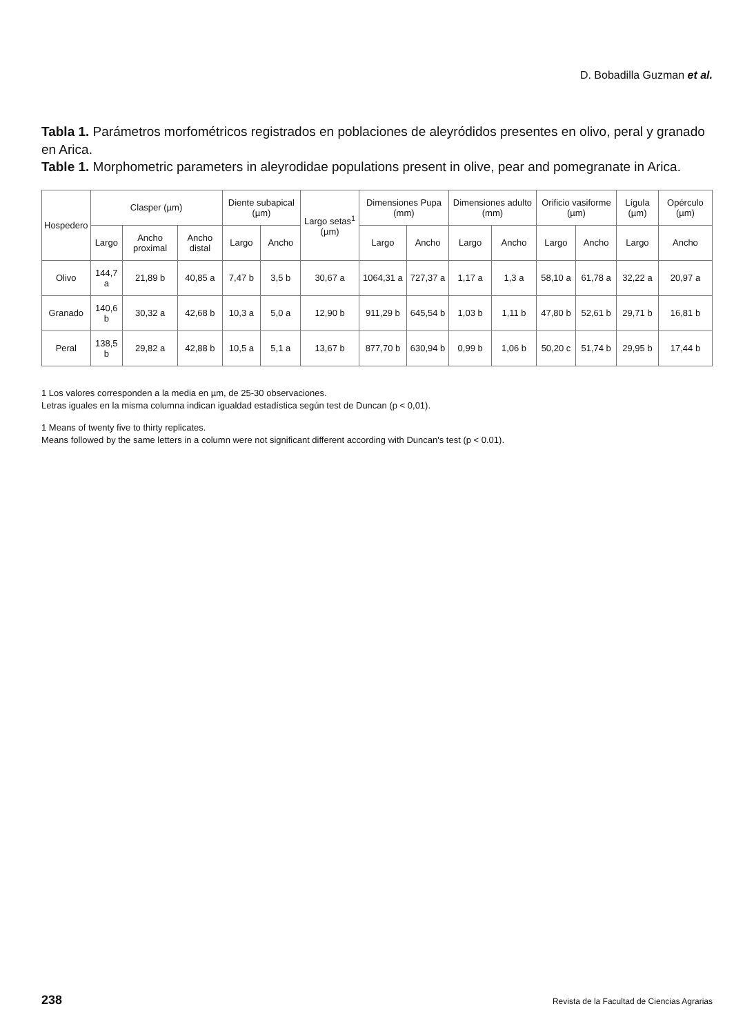D. Bobadilla Guzman et al.
Tabla 1. Parámetros morfométricos registrados en poblaciones de aleyródidos presentes en olivo, peral y granado en Arica.
Table 1. Morphometric parameters in aleyrodidae populations present in olive, pear and pomegranate in Arica.
| Hospedero | Clasper (µm) | | | Diente subapical (µm) | | Largo setas<sup>1</sup> (µm) | Dimensiones Pupa (mm) | | Dimensiones adulto (mm) | | Orificio vasiforme (µm) | | Lígula (µm) | Opérculo (µm) |
| --- | --- | --- | --- | --- | --- | --- | --- | --- | --- | --- | --- | --- | --- | --- |
| | Largo | Ancho proximal | Ancho distal | Largo | Ancho | | Largo | Ancho | Largo | Ancho | Largo | Ancho | Largo | Ancho |
| Olivo | 144,7 a | 21,89 b | 40,85 a | 7,47 b | 3,5 b | 30,67 a | 1064,31 a | 727,37 a | 1,17 a | 1,3 a | 58,10 a | 61,78 a | 32,22 a | 20,97 a |
| Granado | 140,6 b | 30,32 a | 42,68 b | 10,3 a | 5,0 a | 12,90 b | 911,29 b | 645,54 b | 1,03 b | 1,11 b | 47,80 b | 52,61 b | 29,71 b | 16,81 b |
| Peral | 138,5 b | 29,82 a | 42,88 b | 10,5 a | 5,1 a | 13,67 b | 877,70 b | 630,94 b | 0,99 b | 1,06 b | 50,20 c | 51,74 b | 29,95 b | 17,44 b |
1 Los valores corresponden a la media en µm, de 25-30 observaciones.
Letras iguales en la misma columna indican igualdad estadística según test de Duncan (p < 0,01).
1 Means of twenty five to thirty replicates.
Means followed by the same letters in a column were not significant different according with Duncan's test (p < 0.01).
238 Revista de la Facultad de Ciencias Agrarias